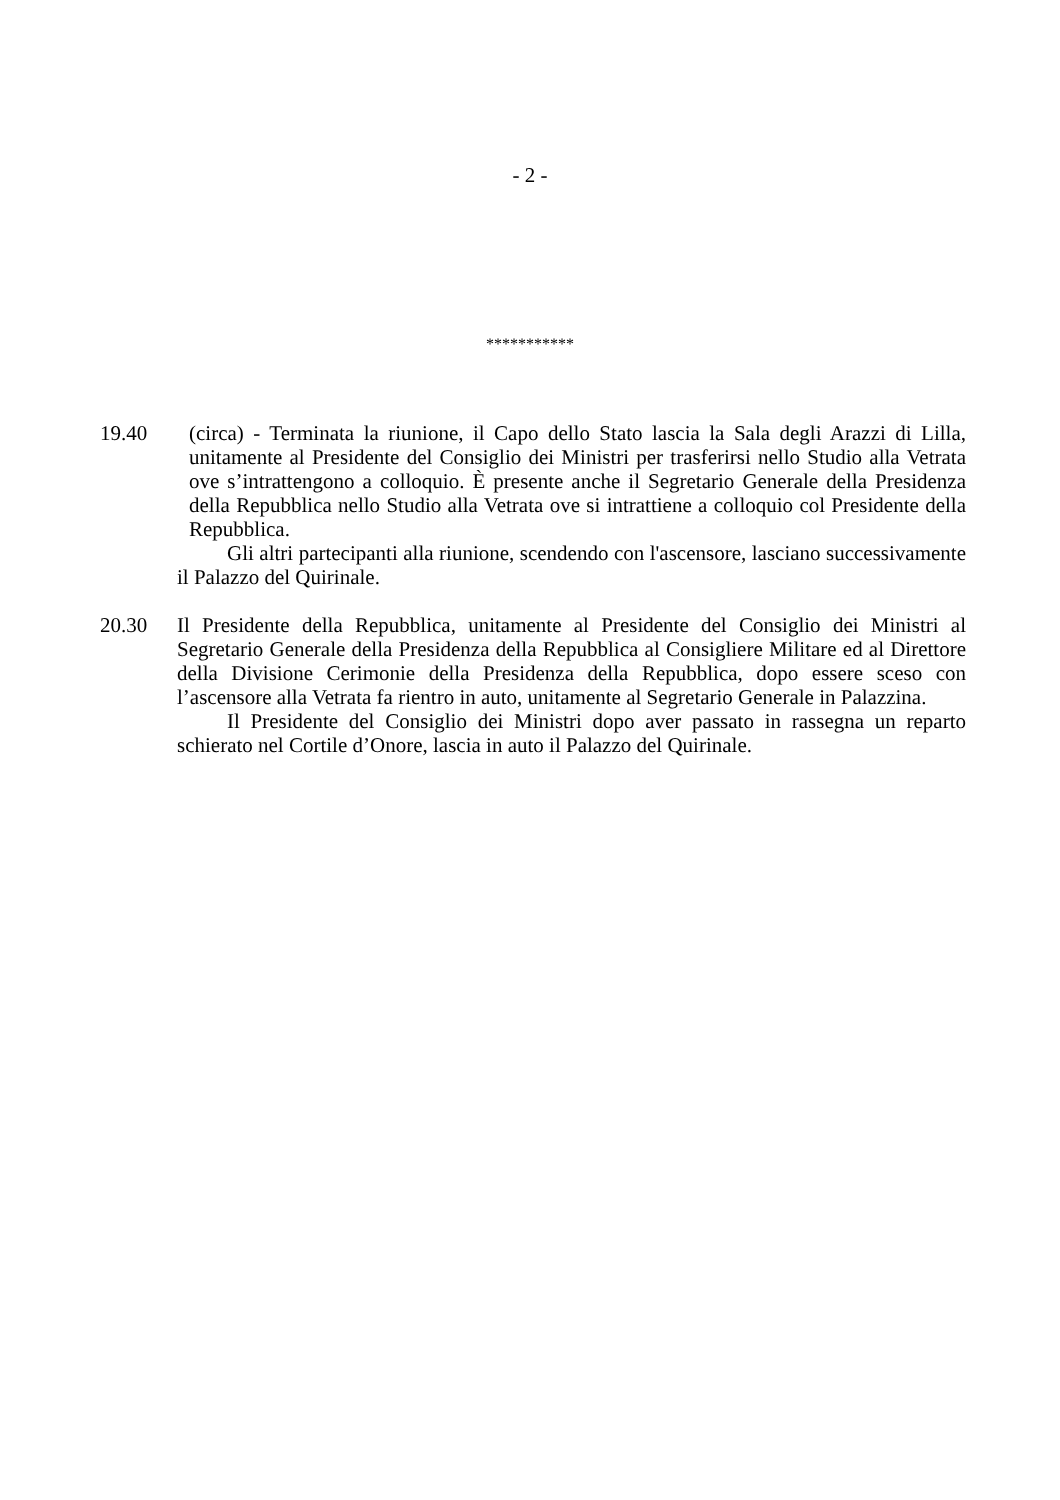- 2 -
***********
19.40 (circa) - Terminata la riunione, il Capo dello Stato lascia la Sala degli Arazzi di Lilla, unitamente al Presidente del Consiglio dei Ministri per trasferirsi nello Studio alla Vetrata ove s’intrattengono a colloquio. È presente anche il Segretario Generale della Presidenza della Repubblica nello Studio alla Vetrata ove si intrattiene a colloquio col Presidente della Repubblica.
Gli altri partecipanti alla riunione, scendendo con l'ascensore, lasciano successivamente il Palazzo del Quirinale.
20.30 Il Presidente della Repubblica, unitamente al Presidente del Consiglio dei Ministri al Segretario Generale della Presidenza della Repubblica al Consigliere Militare ed al Direttore della Divisione Cerimonie della Presidenza della Repubblica, dopo essere sceso con l’ascensore alla Vetrata fa rientro in auto, unitamente al Segretario Generale in Palazzina.
Il Presidente del Consiglio dei Ministri dopo aver passato in rassegna un reparto schierato nel Cortile d’Onore, lascia in auto il Palazzo del Quirinale.